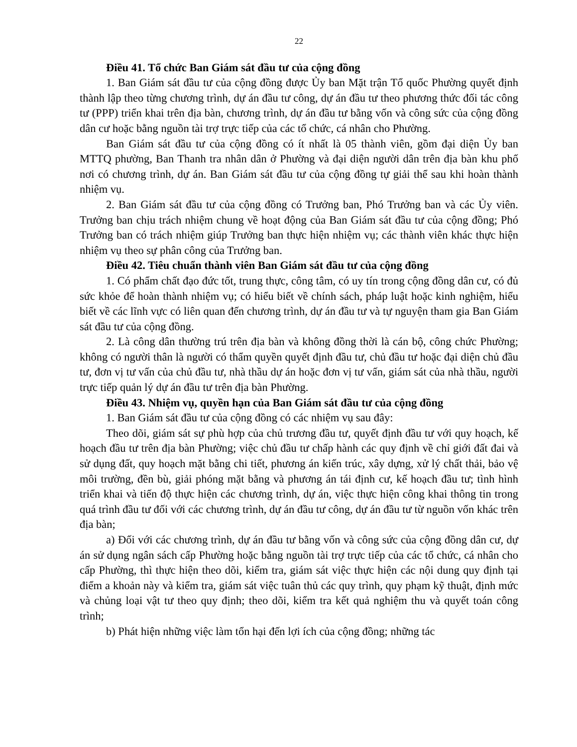22
Điều 41. Tổ chức Ban Giám sát đầu tư của cộng đồng
1. Ban Giám sát đầu tư của cộng đồng được Ủy ban Mặt trận Tổ quốc Phường quyết định thành lập theo từng chương trình, dự án đầu tư công, dự án đầu tư theo phương thức đối tác công tư (PPP) triển khai trên địa bàn, chương trình, dự án đầu tư bằng vốn và công sức của cộng đồng dân cư hoặc bằng nguồn tài trợ trực tiếp của các tổ chức, cá nhân cho Phường.
Ban Giám sát đầu tư của cộng đồng có ít nhất là 05 thành viên, gồm đại diện Ủy ban MTTQ phường, Ban Thanh tra nhân dân ở Phường và đại diện người dân trên địa bàn khu phố nơi có chương trình, dự án. Ban Giám sát đầu tư của cộng đồng tự giải thể sau khi hoàn thành nhiệm vụ.
2. Ban Giám sát đầu tư của cộng đồng có Trưởng ban, Phó Trưởng ban và các Ủy viên. Trưởng ban chịu trách nhiệm chung về hoạt động của Ban Giám sát đầu tư của cộng đồng; Phó Trưởng ban có trách nhiệm giúp Trưởng ban thực hiện nhiệm vụ; các thành viên khác thực hiện nhiệm vụ theo sự phân công của Trưởng ban.
Điều 42. Tiêu chuẩn thành viên Ban Giám sát đầu tư của cộng đồng
1. Có phẩm chất đạo đức tốt, trung thực, công tâm, có uy tín trong cộng đồng dân cư, có đủ sức khỏe để hoàn thành nhiệm vụ; có hiểu biết về chính sách, pháp luật hoặc kinh nghiệm, hiểu biết về các lĩnh vực có liên quan đến chương trình, dự án đầu tư và tự nguyện tham gia Ban Giám sát đầu tư của cộng đồng.
2. Là công dân thường trú trên địa bàn và không đồng thời là cán bộ, công chức Phường; không có người thân là người có thẩm quyền quyết định đầu tư, chủ đầu tư hoặc đại diện chủ đầu tư, đơn vị tư vấn của chủ đầu tư, nhà thầu dự án hoặc đơn vị tư vấn, giám sát của nhà thầu, người trực tiếp quản lý dự án đầu tư trên địa bàn Phường.
Điều 43. Nhiệm vụ, quyền hạn của Ban Giám sát đầu tư của cộng đồng
1. Ban Giám sát đầu tư của cộng đồng có các nhiệm vụ sau đây:
Theo dõi, giám sát sự phù hợp của chủ trương đầu tư, quyết định đầu tư với quy hoạch, kế hoạch đầu tư trên địa bàn Phường; việc chủ đầu tư chấp hành các quy định về chỉ giới đất đai và sử dụng đất, quy hoạch mặt bằng chi tiết, phương án kiến trúc, xây dựng, xử lý chất thải, bảo vệ môi trường, đền bù, giải phóng mặt bằng và phương án tái định cư, kế hoạch đầu tư; tình hình triển khai và tiến độ thực hiện các chương trình, dự án, việc thực hiện công khai thông tin trong quá trình đầu tư đối với các chương trình, dự án đầu tư công, dự án đầu tư từ nguồn vốn khác trên địa bàn;
a) Đối với các chương trình, dự án đầu tư bằng vốn và công sức của cộng đồng dân cư, dự án sử dụng ngân sách cấp Phường hoặc bằng nguồn tài trợ trực tiếp của các tổ chức, cá nhân cho cấp Phường, thì thực hiện theo dõi, kiểm tra, giám sát việc thực hiện các nội dung quy định tại điểm a khoản này và kiểm tra, giám sát việc tuân thủ các quy trình, quy phạm kỹ thuật, định mức và chủng loại vật tư theo quy định; theo dõi, kiểm tra kết quả nghiệm thu và quyết toán công trình;
b) Phát hiện những việc làm tổn hại đến lợi ích của cộng đồng; những tác